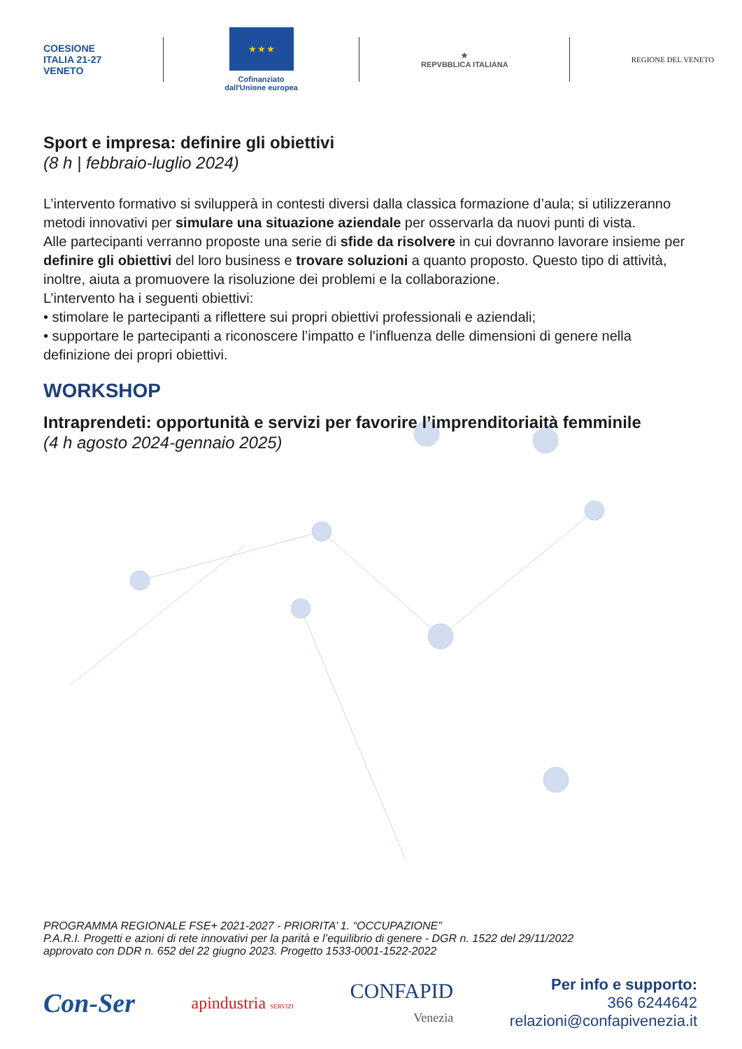COESIONE
ITALIA 21-27
VENETO
★ ★ ★
Cofinanziato
dall'Unione europea
★
REPVBBLICA ITALIANA
REGIONE DEL VENETO
Sport e impresa: definire gli obiettivi
(8 h | febbraio-luglio 2024)
L’intervento formativo si svilupperà in contesti diversi dalla classica formazione d’aula; si utilizzeranno metodi innovativi per simulare una situazione aziendale per osservarla da nuovi punti di vista.
Alle partecipanti verranno proposte una serie di sfide da risolvere in cui dovranno lavorare insieme per definire gli obiettivi del loro business e trovare soluzioni a quanto proposto. Questo tipo di attività, inoltre, aiuta a promuovere la risoluzione dei problemi e la collaborazione.
L’intervento ha i seguenti obiettivi:
• stimolare le partecipanti a riflettere sui propri obiettivi professionali e aziendali;
• supportare le partecipanti a riconoscere l’impatto e l’influenza delle dimensioni di genere nella definizione dei propri obiettivi.
WORKSHOP
Intraprendeti: opportunità e servizi per favorire l’imprenditoriaità femminile
(4 h agosto 2024-gennaio 2025)
PROGRAMMA REGIONALE FSE+ 2021-2027 - PRIORITA’ 1. “OCCUPAZIONE”
P.A.R.I. Progetti e azioni di rete innovativi per la parità e l’equilibrio di genere - DGR n. 1522 del 29/11/2022
approvato con DDR n. 652 del 22 giugno 2023. Progetto 1533-0001-1522-2022
Con-Ser
apindustria SERVIZI
CONFAPID
Venezia
Per info e supporto:
366 6244642
relazioni@confapivenezia.it